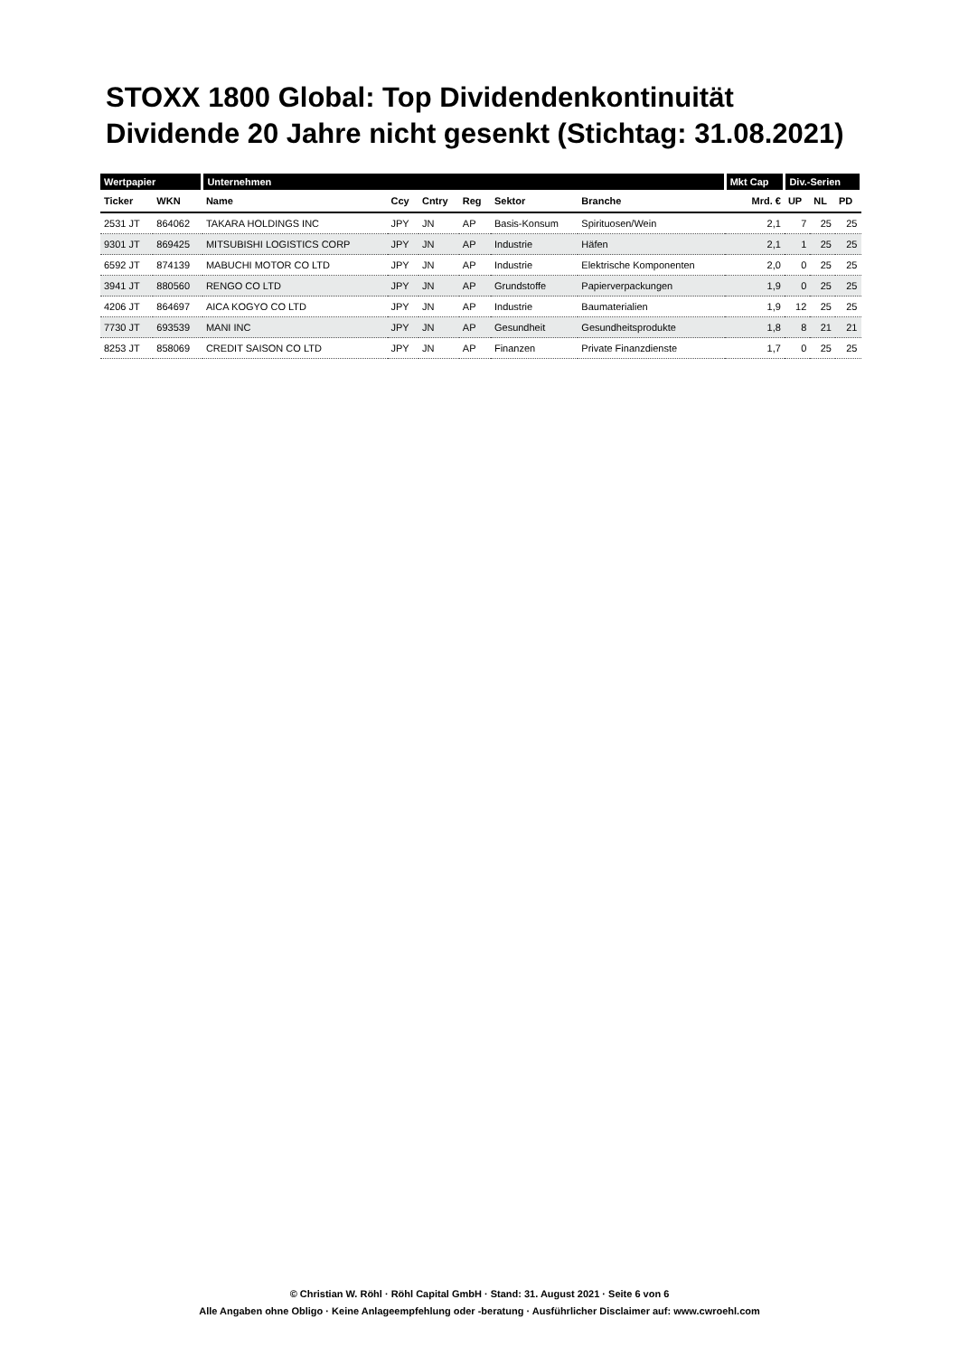STOXX 1800 Global: Top Dividendenkontinuität
Dividende 20 Jahre nicht gesenkt (Stichtag: 31.08.2021)
| Wertpapier | | Unternehmen | | | | | | Mkt Cap | Div.-Serien | | |
| --- | --- | --- | --- | --- | --- | --- | --- | --- | --- | --- | --- |
| Ticker | WKN | Name | Ccy | Cntry | Reg | Sektor | Branche | Mrd. € | UP | NL | PD |
| 2531 JT | 864062 | TAKARA HOLDINGS INC | JPY | JN | AP | Basis-Konsum | Spirituosen/Wein | 2,1 | 7 | 25 | 25 |
| 9301 JT | 869425 | MITSUBISHI LOGISTICS CORP | JPY | JN | AP | Industrie | Häfen | 2,1 | 1 | 25 | 25 |
| 6592 JT | 874139 | MABUCHI MOTOR CO LTD | JPY | JN | AP | Industrie | Elektrische Komponenten | 2,0 | 0 | 25 | 25 |
| 3941 JT | 880560 | RENGO CO LTD | JPY | JN | AP | Grundstoffe | Papierverpackungen | 1,9 | 0 | 25 | 25 |
| 4206 JT | 864697 | AICA KOGYO CO LTD | JPY | JN | AP | Industrie | Baumaterialien | 1,9 | 12 | 25 | 25 |
| 7730 JT | 693539 | MANI INC | JPY | JN | AP | Gesundheit | Gesundheitsprodukte | 1,8 | 8 | 21 | 21 |
| 8253 JT | 858069 | CREDIT SAISON CO LTD | JPY | JN | AP | Finanzen | Private Finanzdienste | 1,7 | 0 | 25 | 25 |
© Christian W. Röhl · Röhl Capital GmbH · Stand: 31. August 2021 · Seite 6 von 6
Alle Angaben ohne Obligo · Keine Anlageempfehlung oder -beratung · Ausführlicher Disclaimer auf: www.cwroehl.com